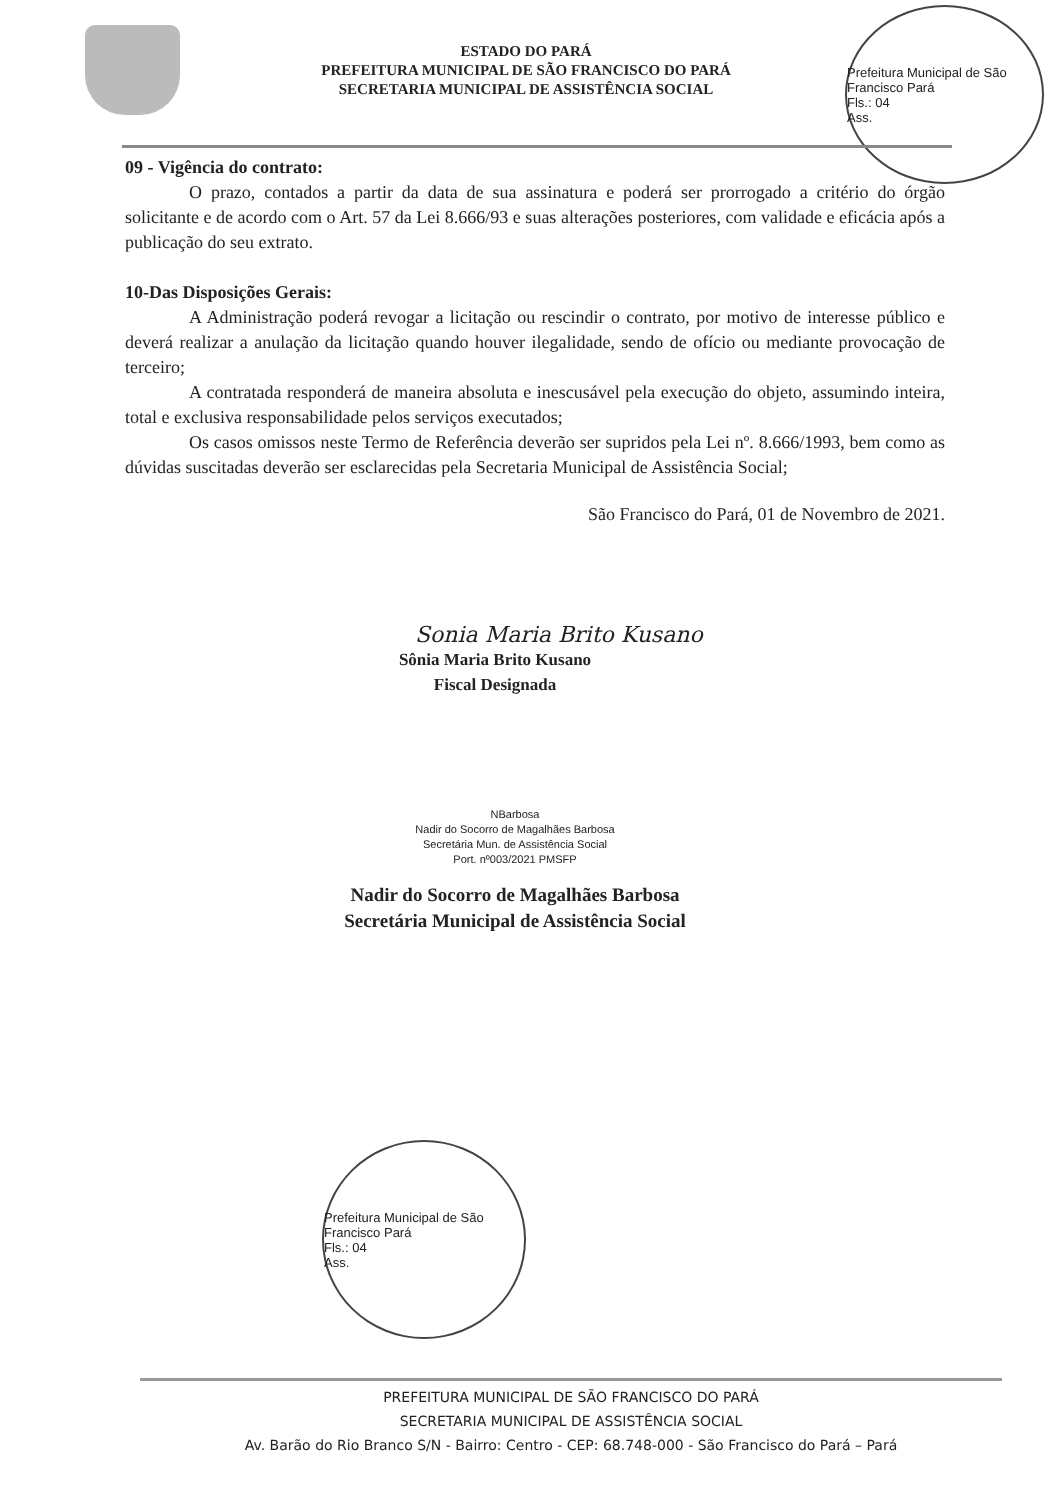ESTADO DO PARÁ
PREFEITURA MUNICIPAL DE SÃO FRANCISCO DO PARÁ
SECRETARIA MUNICIPAL DE ASSISTÊNCIA SOCIAL
Prefeitura Municipal de São Francisco Pará
Fls.: 04
Ass.
09 - Vigência do contrato:
O prazo, contados a partir da data de sua assinatura e poderá ser prorrogado a critério do órgão solicitante e de acordo com o Art. 57 da Lei 8.666/93 e suas alterações posteriores, com validade e eficácia após a publicação do seu extrato.
10-Das Disposições Gerais:
A Administração poderá revogar a licitação ou rescindir o contrato, por motivo de interesse público e deverá realizar a anulação da licitação quando houver ilegalidade, sendo de ofício ou mediante provocação de terceiro;
A contratada responderá de maneira absoluta e inescusável pela execução do objeto, assumindo inteira, total e exclusiva responsabilidade pelos serviços executados;
Os casos omissos neste Termo de Referência deverão ser supridos pela Lei nº. 8.666/1993, bem como as dúvidas suscitadas deverão ser esclarecidas pela Secretaria Municipal de Assistência Social;
São Francisco do Pará, 01 de Novembro de 2021.
Sonia Maria Brito Kusano
Sônia Maria Brito Kusano
Fiscal Designada
NBarbosa
Nadir do Socorro de Magalhães Barbosa
Secretária Mun. de Assistência Social
Port. nº003/2021 PMSFP
Nadir do Socorro de Magalhães Barbosa
Secretária Municipal de Assistência Social
Prefeitura Municipal de São Francisco Pará
Fls.: 04
Ass.
PREFEITURA MUNICIPAL DE SÃO FRANCISCO DO PARÁ
SECRETARIA MUNICIPAL DE ASSISTÊNCIA SOCIAL
Av. Barão do Rio Branco S/N - Bairro: Centro - CEP: 68.748-000 - São Francisco do Pará – Pará